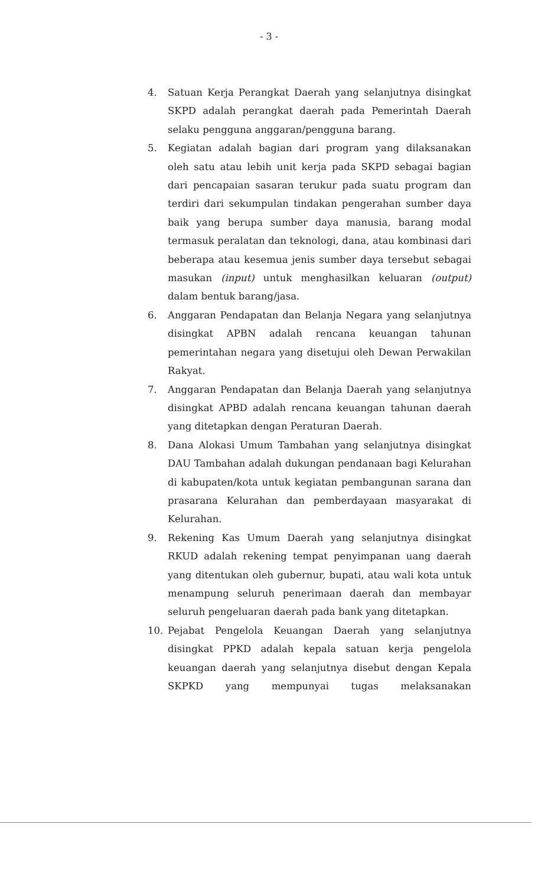- 3 -
4. Satuan Kerja Perangkat Daerah yang selanjutnya disingkat SKPD adalah perangkat daerah pada Pemerintah Daerah selaku pengguna anggaran/pengguna barang.
5. Kegiatan adalah bagian dari program yang dilaksanakan oleh satu atau lebih unit kerja pada SKPD sebagai bagian dari pencapaian sasaran terukur pada suatu program dan terdiri dari sekumpulan tindakan pengerahan sumber daya baik yang berupa sumber daya manusia, barang modal termasuk peralatan dan teknologi, dana, atau kombinasi dari beberapa atau kesemua jenis sumber daya tersebut sebagai masukan (input) untuk menghasilkan keluaran (output) dalam bentuk barang/jasa.
6. Anggaran Pendapatan dan Belanja Negara yang selanjutnya disingkat APBN adalah rencana keuangan tahunan pemerintahan negara yang disetujui oleh Dewan Perwakilan Rakyat.
7. Anggaran Pendapatan dan Belanja Daerah yang selanjutnya disingkat APBD adalah rencana keuangan tahunan daerah yang ditetapkan dengan Peraturan Daerah.
8. Dana Alokasi Umum Tambahan yang selanjutnya disingkat DAU Tambahan adalah dukungan pendanaan bagi Kelurahan di kabupaten/kota untuk kegiatan pembangunan sarana dan prasarana Kelurahan dan pemberdayaan masyarakat di Kelurahan.
9. Rekening Kas Umum Daerah yang selanjutnya disingkat RKUD adalah rekening tempat penyimpanan uang daerah yang ditentukan oleh gubernur, bupati, atau wali kota untuk menampung seluruh penerimaan daerah dan membayar seluruh pengeluaran daerah pada bank yang ditetapkan.
10. Pejabat Pengelola Keuangan Daerah yang selanjutnya disingkat PPKD adalah kepala satuan kerja pengelola keuangan daerah yang selanjutnya disebut dengan Kepala SKPKD yang mempunyai tugas melaksanakan